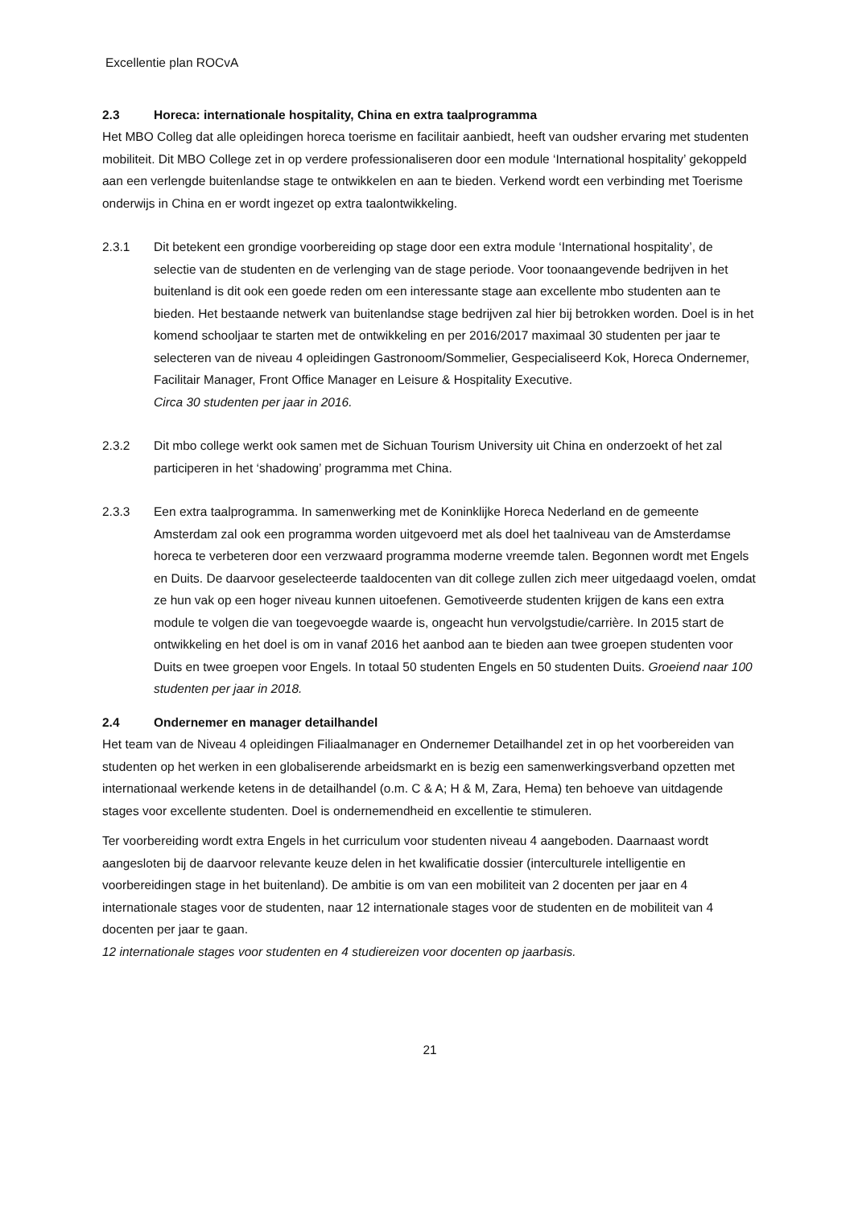Excellentie plan ROCvA
2.3 Horeca: internationale hospitality, China en extra taalprogramma
Het MBO Colleg dat alle opleidingen horeca toerisme en facilitair aanbiedt, heeft van oudsher ervaring met studenten mobiliteit. Dit MBO College zet in op verdere professionaliseren door een module ‘International hospitality’ gekoppeld aan een verlengde buitenlandse stage te ontwikkelen en aan te bieden. Verkend wordt een verbinding met Toerisme onderwijs in China en er wordt ingezet op extra taalontwikkeling.
2.3.1 Dit betekent een grondige voorbereiding op stage door een extra module ‘International hospitality’, de selectie van de studenten en de verlenging van de stage periode. Voor toonaangevende bedrijven in het buitenland is dit ook een goede reden om een interessante stage aan excellente mbo studenten aan te bieden. Het bestaande netwerk van buitenlandse stage bedrijven zal hier bij betrokken worden. Doel is in het komend schooljaar te starten met de ontwikkeling en per 2016/2017 maximaal 30 studenten per jaar te selecteren van de niveau 4 opleidingen Gastronoom/Sommelier, Gespecialiseerd Kok, Horeca Ondernemer, Facilitair Manager, Front Office Manager en Leisure & Hospitality Executive.
Circa 30 studenten per jaar in 2016.
2.3.2 Dit mbo college werkt ook samen met de Sichuan Tourism University uit China en onderzoekt of het zal participeren in het ‘shadowing’ programma met China.
2.3.3 Een extra taalprogramma. In samenwerking met de Koninklijke Horeca Nederland en de gemeente Amsterdam zal ook een programma worden uitgevoerd met als doel het taalniveau van de Amsterdamse horeca te verbeteren door een verzwaard programma moderne vreemde talen. Begonnen wordt met Engels en Duits. De daarvoor geselecteerde taaldocenten van dit college zullen zich meer uitgedaagd voelen, omdat ze hun vak op een hoger niveau kunnen uitoefenen. Gemotiveerde studenten krijgen de kans een extra module te volgen die van toegevoegde waarde is, ongeacht hun vervolgstudie/carrière. In 2015 start de ontwikkeling en het doel is om in vanaf 2016 het aanbod aan te bieden aan twee groepen studenten voor Duits en twee groepen voor Engels. In totaal 50 studenten Engels en 50 studenten Duits. Groeiend naar 100 studenten per jaar in 2018.
2.4 Ondernemer en manager detailhandel
Het team van de Niveau 4 opleidingen Filiaalmanager en Ondernemer Detailhandel zet in op het voorbereiden van studenten op het werken in een globaliserende arbeidsmarkt en is bezig een samenwerkingsverband opzetten met internationaal werkende ketens in de detailhandel (o.m. C & A; H & M, Zara, Hema) ten behoeve van uitdagende stages voor excellente studenten. Doel is ondernemendheid en excellentie te stimuleren.
Ter voorbereiding wordt extra Engels in het curriculum voor studenten niveau 4 aangeboden. Daarnaast wordt aangesloten bij de daarvoor relevante keuze delen in het kwalificatie dossier (interculturele intelligentie en voorbereidingen stage in het buitenland). De ambitie is om van een mobiliteit van 2 docenten per jaar en 4 internationale stages voor de studenten, naar 12 internationale stages voor de studenten en de mobiliteit van 4 docenten per jaar te gaan.
12 internationale stages voor studenten en 4 studiereizen voor docenten op jaarbasis.
21